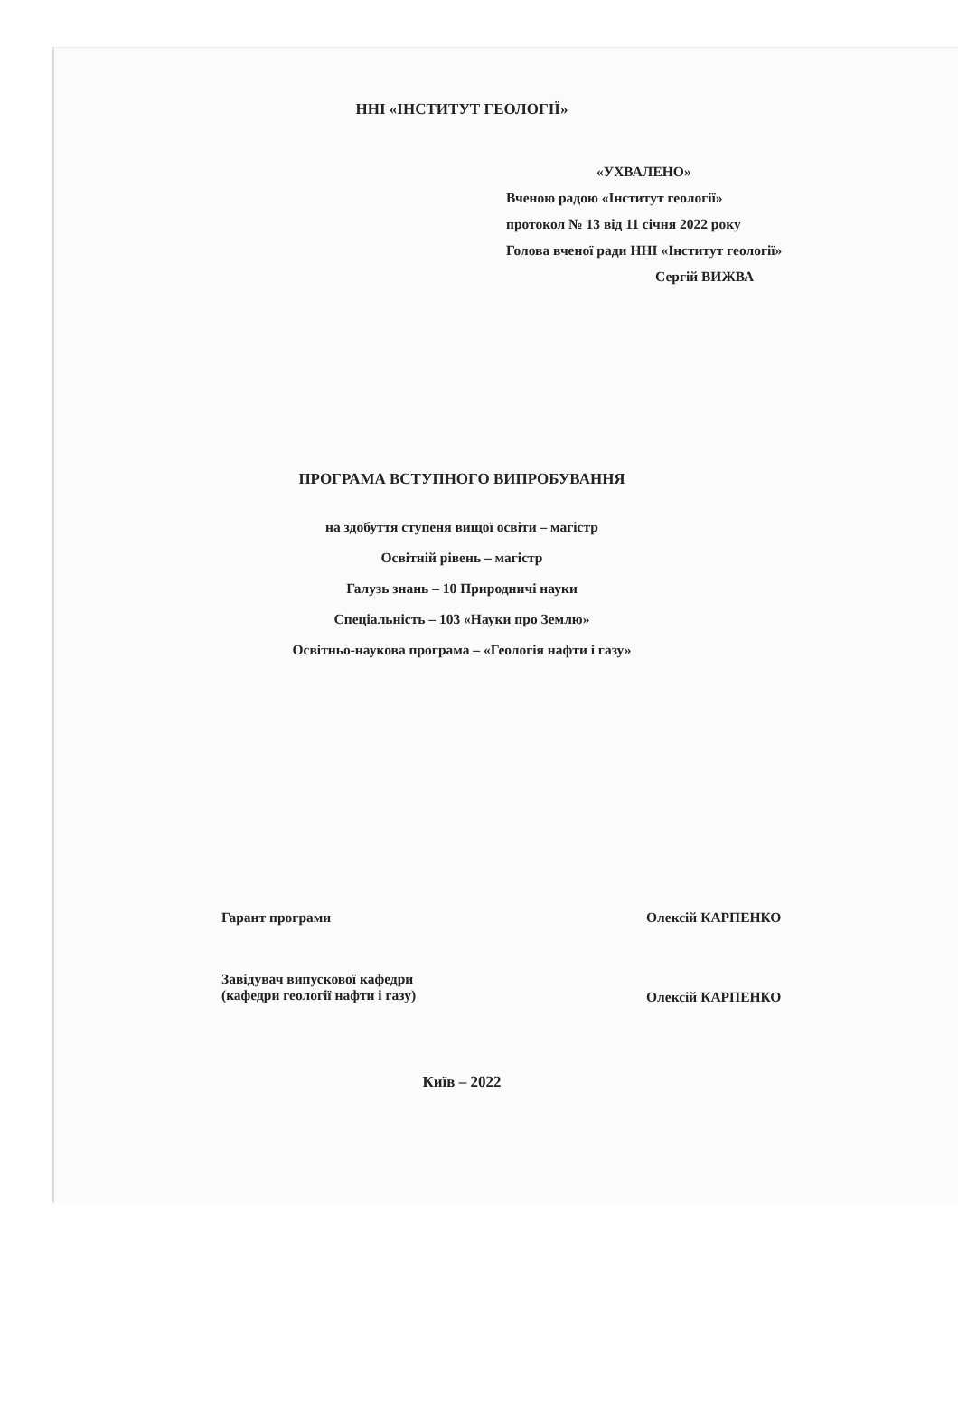ННІ «ІНСТИТУТ ГЕОЛОГІЇ»
«УХВАЛЕНО»
Вченою радою «Інститут геології»
протокол № 13 від 11 січня 2022 року
Голова вченої ради ННІ «Інститут геології»
Сергій ВИЖВА
ПРОГРАМА ВСТУПНОГО ВИПРОБУВАННЯ
на здобуття ступеня вищої освіти – магістр
Освітній рівень – магістр
Галузь знань – 10 Природничі науки
Спеціальність – 103 «Науки про Землю»
Освітньо-наукова програма – «Геологія нафти і газу»
Гарант програми Олексій КАРПЕНКО
Завідувач випускової кафедри
(кафедри геології нафти і газу)
Олексій КАРПЕНКО
Київ – 2022